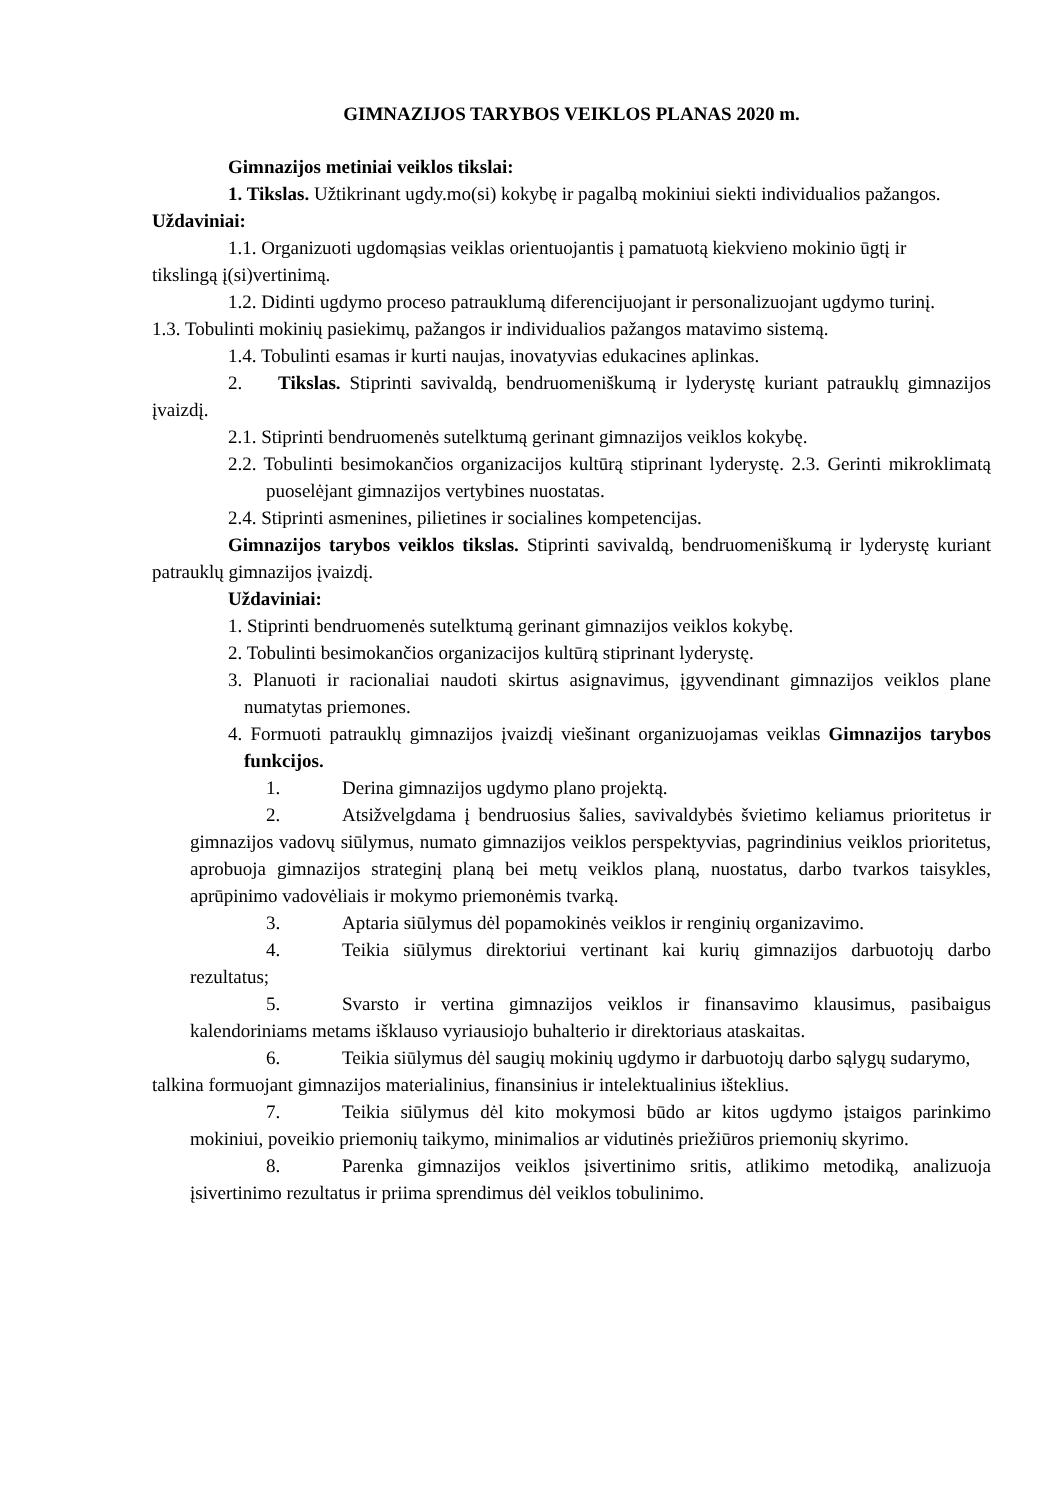GIMNAZIJOS TARYBOS VEIKLOS PLANAS 2020 m.
Gimnazijos metiniai veiklos tikslai:
1. Tikslas. Užtikrinant ugdy.mo(si) kokybę ir pagalbą mokiniui siekti individualios pažangos. Uždaviniai:
1.1. Organizuoti ugdomąsias veiklas orientuojantis į pamatuotą kiekvieno mokinio ūgtį ir
tikslingą į(si)vertinimą.
1.2. Didinti ugdymo proceso patrauklumą diferencijuojant ir personalizuojant ugdymo turinį.
1.3. Tobulinti mokinių pasiekimų, pažangos ir individualios pažangos matavimo sistemą.
1.4. Tobulinti esamas ir kurti naujas, inovatyvias edukacines aplinkas.
2. Tikslas. Stiprinti savivaldą, bendruomeniškumą ir lyderystę kuriant patrauklų gimnazijos įvaizdį.
2.1. Stiprinti bendruomenės sutelktumą gerinant gimnazijos veiklos kokybę.
2.2. Tobulinti besimokančios organizacijos kultūrą stiprinant lyderystę. 2.3. Gerinti mikroklimatą puoselėjant gimnazijos vertybines nuostatas.
2.4. Stiprinti asmenines, pilietines ir socialines kompetencijas.
Gimnazijos tarybos veiklos tikslas. Stiprinti savivaldą, bendruomeniškumą ir lyderystę kuriant patrauklų gimnazijos įvaizdį.
Uždaviniai:
1. Stiprinti bendruomenės sutelktumą gerinant gimnazijos veiklos kokybę.
2. Tobulinti besimokančios organizacijos kultūrą stiprinant lyderystę.
3. Planuoti ir racionaliai naudoti skirtus asignavimus, įgyvendinant gimnazijos veiklos plane numatytas priemones.
4. Formuoti patrauklų gimnazijos įvaizdį viešinant organizuojamas veiklas Gimnazijos tarybos funkcijos.
1. Derina gimnazijos ugdymo plano projektą.
2. Atsižvelgdama į bendruosius šalies, savivaldybės švietimo keliamus prioritetus ir gimnazijos vadovų siūlymus, numato gimnazijos veiklos perspektyvias, pagrindinius veiklos prioritetus, aprobuoja gimnazijos strateginį planą bei metų veiklos planą, nuostatus, darbo tvarkos taisykles, aprūpinimo vadovėliais ir mokymo priemonėmis tvarką.
3. Aptaria siūlymus dėl popamokinės veiklos ir renginių organizavimo.
4. Teikia siūlymus direktoriui vertinant kai kurių gimnazijos darbuotojų darbo rezultatus;
5. Svarsto ir vertina gimnazijos veiklos ir finansavimo klausimus, pasibaigus kalendoriniams metams išklauso vyriausiojo buhalterio ir direktoriaus ataskaitas.
6. Teikia siūlymus dėl saugių mokinių ugdymo ir darbuotojų darbo sąlygų sudarymo,
talkina formuojant gimnazijos materialinius, finansinius ir intelektualinius išteklius.
7. Teikia siūlymus dėl kito mokymosi būdo ar kitos ugdymo įstaigos parinkimo mokiniui, poveikio priemonių taikymo, minimalios ar vidutinės priežiūros priemonių skyrimo.
8. Parenka gimnazijos veiklos įsivertinimo sritis, atlikimo metodiką, analizuoja įsivertinimo rezultatus ir priima sprendimus dėl veiklos tobulinimo.